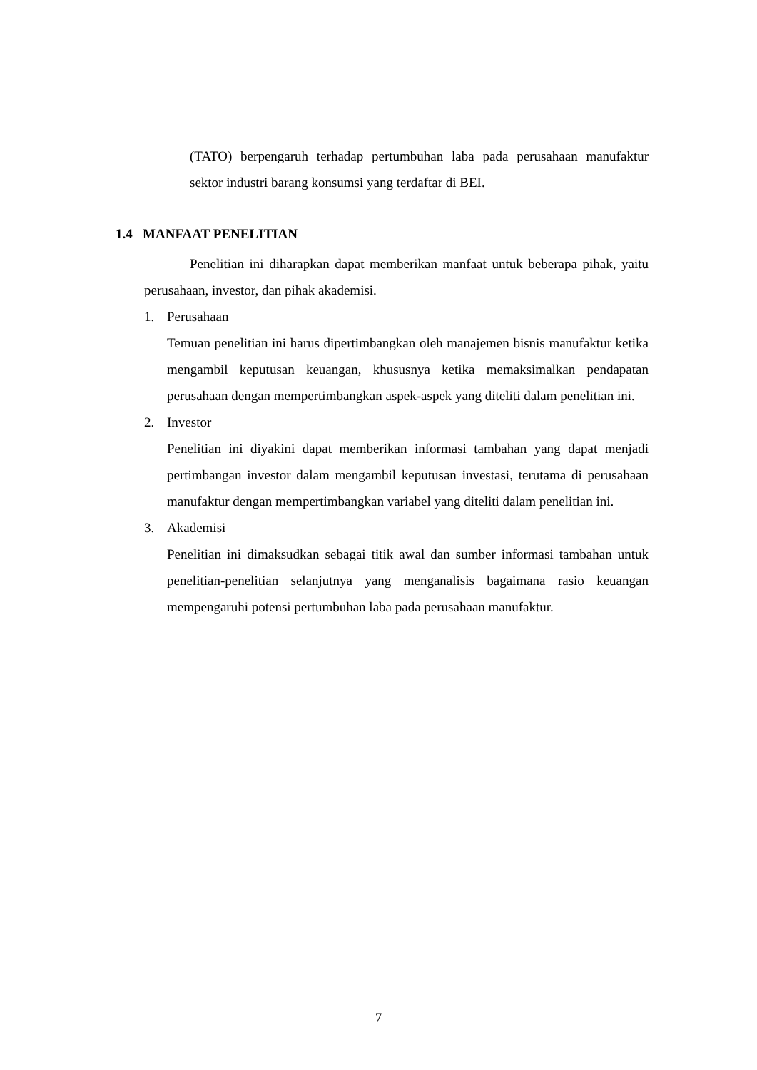(TATO) berpengaruh terhadap pertumbuhan laba pada perusahaan manufaktur sektor industri barang konsumsi yang terdaftar di BEI.
1.4 MANFAAT PENELITIAN
Penelitian ini diharapkan dapat memberikan manfaat untuk beberapa pihak, yaitu perusahaan, investor, dan pihak akademisi.
1. Perusahaan
Temuan penelitian ini harus dipertimbangkan oleh manajemen bisnis manufaktur ketika mengambil keputusan keuangan, khususnya ketika memaksimalkan pendapatan perusahaan dengan mempertimbangkan aspek-aspek yang diteliti dalam penelitian ini.
2. Investor
Penelitian ini diyakini dapat memberikan informasi tambahan yang dapat menjadi pertimbangan investor dalam mengambil keputusan investasi, terutama di perusahaan manufaktur dengan mempertimbangkan variabel yang diteliti dalam penelitian ini.
3. Akademisi
Penelitian ini dimaksudkan sebagai titik awal dan sumber informasi tambahan untuk penelitian-penelitian selanjutnya yang menganalisis bagaimana rasio keuangan mempengaruhi potensi pertumbuhan laba pada perusahaan manufaktur.
7